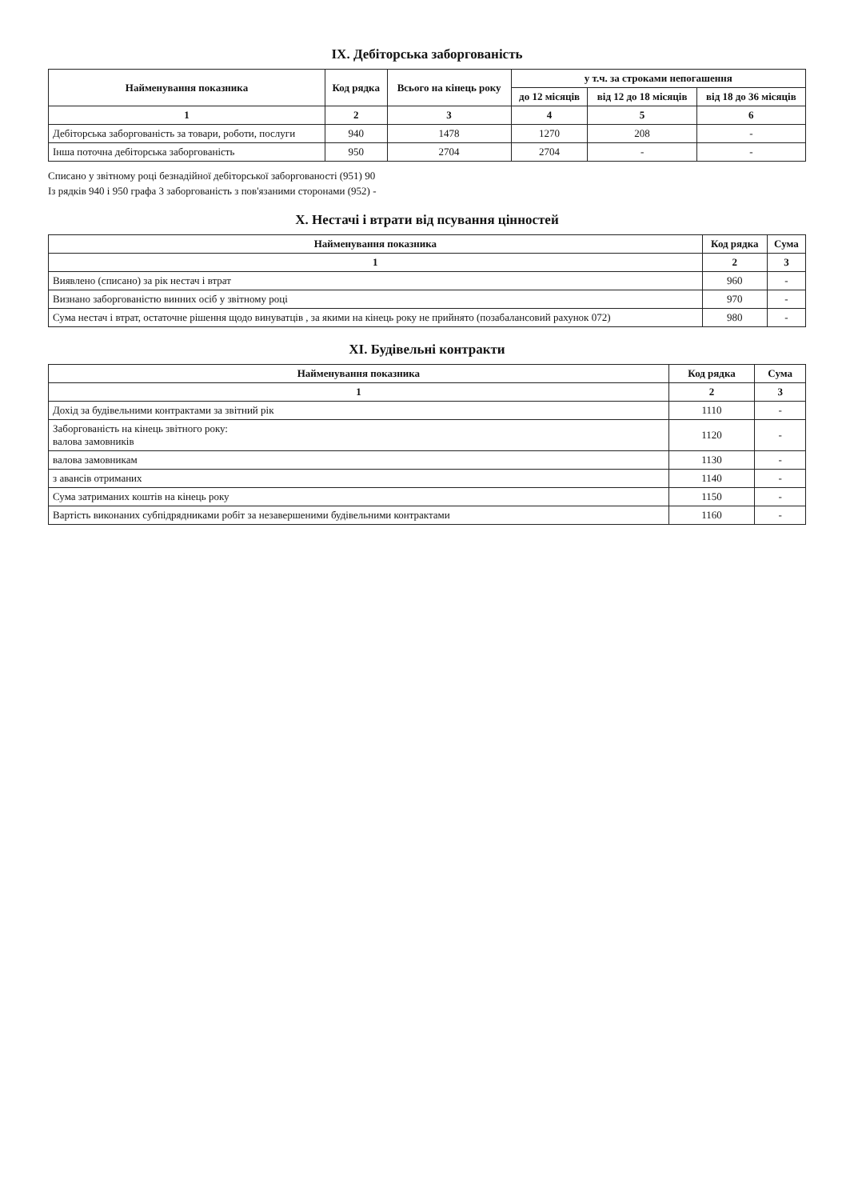IX. Дебіторська заборгованість
| Найменування показника | Код рядка | Всього на кінець року | у т.ч. за строками непогашення | | |
| --- | --- | --- | --- | --- | --- |
| | | | до 12 місяців | від 12 до 18 місяців | від 18 до 36 місяців |
| 1 | 2 | 3 | 4 | 5 | 6 |
| Дебіторська заборгованість за товари, роботи, послуги | 940 | 1478 | 1270 | 208 | - |
| Інша поточна дебіторська заборгованість | 950 | 2704 | 2704 | - | - |
Списано у звітному році безнадійної дебіторської заборгованості (951) 90
Із рядків 940 і 950 графа 3 заборгованість з пов'язаними сторонами (952) -
X. Нестачі і втрати від псування цінностей
| Найменування показника | Код рядка | Сума |
| --- | --- | --- |
| 1 | 2 | 3 |
| Виявлено (списано) за рік нестач і втрат | 960 | - |
| Визнано заборгованістю винних осіб у звітному році | 970 | - |
| Сума нестач і втрат, остаточне рішення щодо винуватців , за якими на кінець року не прийнято (позабалансовий рахунок 072) | 980 | - |
XI. Будівельні контракти
| Найменування показника | Код рядка | Сума |
| --- | --- | --- |
| 1 | 2 | 3 |
| Дохід за будівельними контрактами за звітний рік | 1110 | - |
| Заборгованість на кінець звітного року: валова замовників | 1120 | - |
| валова замовникам | 1130 | - |
| з авансів отриманих | 1140 | - |
| Сума затриманих коштів на кінець року | 1150 | - |
| Вартість виконаних субпідрядниками робіт за незавершеними будівельними контрактами | 1160 | - |